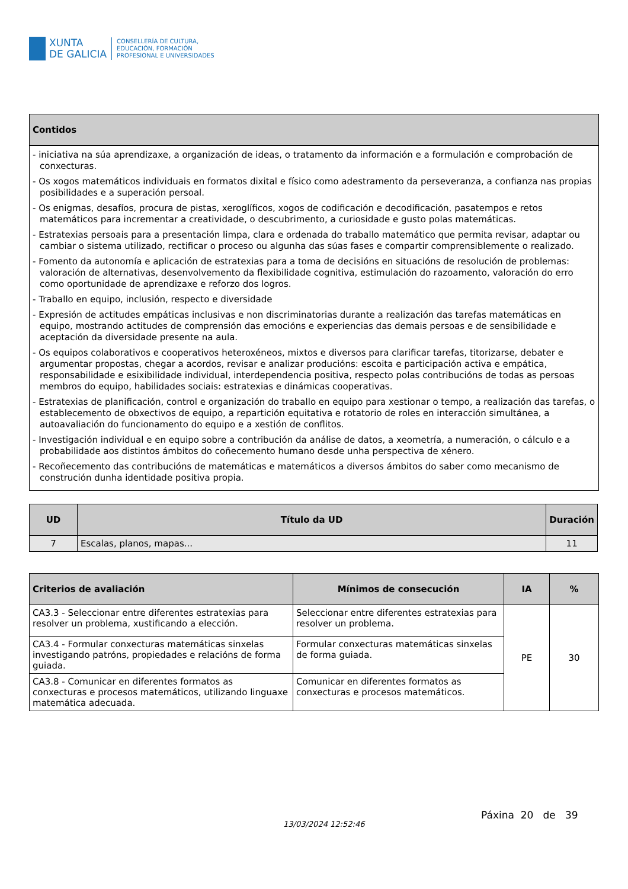XUNTA
DE GALICIA
CONSELLERÍA DE CULTURA,
EDUCACIÓN, FORMACIÓN
PROFESIONAL E UNIVERSIDADES
| Contidos |
| --- |
| - iniciativa na súa aprendizaxe, a organización de ideas, o tratamento da información e a formulación e comprobación de conxecturas. - Os xogos matemáticos individuais en formatos dixital e físico como adestramento da perseveranza, a confianza nas propias posibilidades e a superación persoal. - Os enigmas, desafíos, procura de pistas, xeroglíficos, xogos de codificación e decodificación, pasatempos e retos matemáticos para incrementar a creatividade, o descubrimento, a curiosidade e gusto polas matemáticas. - Estratexias persoais para a presentación limpa, clara e ordenada do traballo matemático que permita revisar, adaptar ou cambiar o sistema utilizado, rectificar o proceso ou algunha das súas fases e compartir comprensiblemente o realizado. - Fomento da autonomía e aplicación de estratexias para a toma de decisións en situacións de resolución de problemas: valoración de alternativas, desenvolvemento da flexibilidade cognitiva, estimulación do razoamento, valoración do erro como oportunidade de aprendizaxe e reforzo dos logros. - Traballo en equipo, inclusión, respecto e diversidade - Expresión de actitudes empáticas inclusivas e non discriminatorias durante a realización das tarefas matemáticas en equipo, mostrando actitudes de comprensión das emocións e experiencias das demais persoas e de sensibilidade e aceptación da diversidade presente na aula. - Os equipos colaborativos e cooperativos heteroxéneos, mixtos e diversos para clarificar tarefas, titorizarse, debater e argumentar propostas, chegar a acordos, revisar e analizar producións: escoita e participación activa e empática, responsabilidade e esixibilidade individual, interdependencia positiva, respecto polas contribucións de todas as persoas membros do equipo, habilidades sociais: estratexias e dinámicas cooperativas. - Estratexias de planificación, control e organización do traballo en equipo para xestionar o tempo, a realización das tarefas, o establecemento de obxectivos de equipo, a repartición equitativa e rotatorio de roles en interacción simultánea, a autoavaliación do funcionamento do equipo e a xestión de conflitos. - Investigación individual e en equipo sobre a contribución da análise de datos, a xeometría, a numeración, o cálculo e a probabilidade aos distintos ámbitos do coñecemento humano desde unha perspectiva de xénero. - Recoñecemento das contribucións de matemáticas e matemáticos a diversos ámbitos do saber como mecanismo de construción dunha identidade positiva propia. |
| UD | Título da UD | Duración |
| --- | --- | --- |
| 7 | Escalas, planos, mapas... | 11 |
| Criterios de avaliación | Mínimos de consecución | IA | % |
| --- | --- | --- | --- |
| CA3.3 - Seleccionar entre diferentes estratexias para resolver un problema, xustificando a elección. | Seleccionar entre diferentes estratexias para resolver un problema. | PE | 30 |
| CA3.4 - Formular conxecturas matemáticas sinxelas investigando patróns, propiedades e relacións de forma guiada. | Formular conxecturas matemáticas sinxelas de forma guiada. | | |
| CA3.8 - Comunicar en diferentes formatos as conxecturas e procesos matemáticos, utilizando linguaxe matemática adecuada. | Comunicar en diferentes formatos as conxecturas e procesos matemáticos. | | |
Páxina 20 de 39
13/03/2024 12:52:46